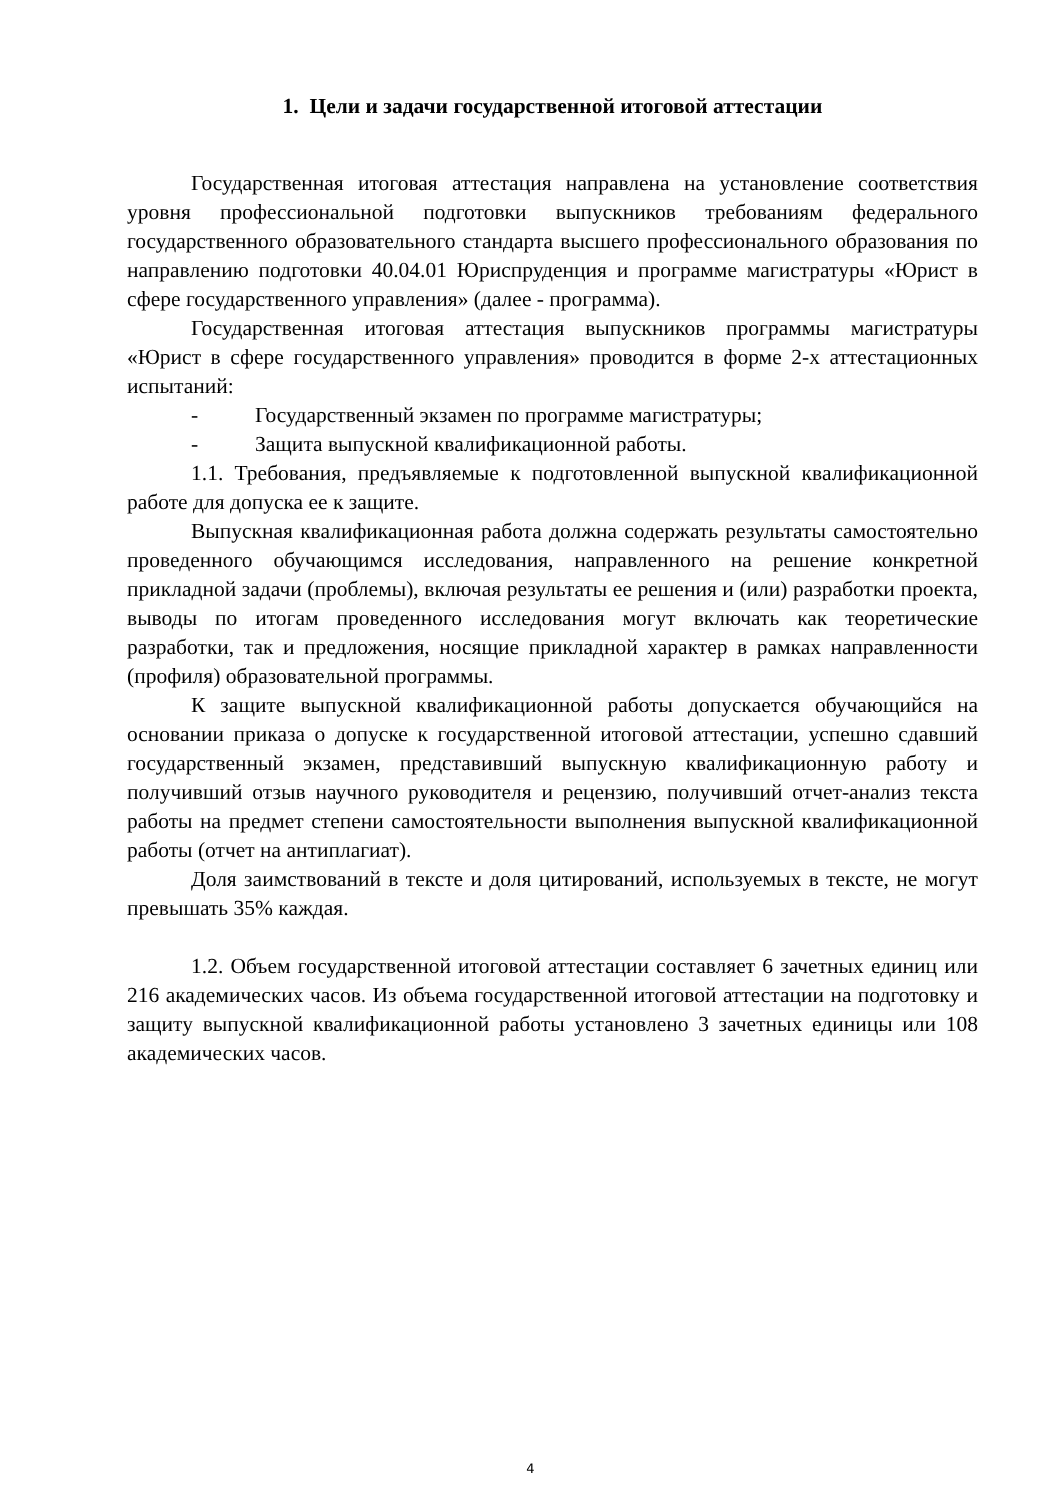1. Цели и задачи государственной итоговой аттестации
Государственная итоговая аттестация направлена на установление соответствия уровня профессиональной подготовки выпускников требованиям федерального государственного образовательного стандарта высшего профессионального образования по направлению подготовки 40.04.01 Юриспруденция и программе магистратуры «Юрист в сфере государственного управления» (далее - программа).
Государственная итоговая аттестация выпускников программы магистратуры «Юрист в сфере государственного управления» проводится в форме 2-х аттестационных испытаний:
- Государственный экзамен по программе магистратуры;
- Защита выпускной квалификационной работы.
1.1. Требования, предъявляемые к подготовленной выпускной квалификационной работе для допуска ее к защите.
Выпускная квалификационная работа должна содержать результаты самостоятельно проведенного обучающимся исследования, направленного на решение конкретной прикладной задачи (проблемы), включая результаты ее решения и (или) разработки проекта, выводы по итогам проведенного исследования могут включать как теоретические разработки, так и предложения, носящие прикладной характер в рамках направленности (профиля) образовательной программы.
К защите выпускной квалификационной работы допускается обучающийся на основании приказа о допуске к государственной итоговой аттестации, успешно сдавший государственный экзамен, представивший выпускную квалификационную работу и получивший отзыв научного руководителя и рецензию, получивший отчет-анализ текста работы на предмет степени самостоятельности выполнения выпускной квалификационной работы (отчет на антиплагиат).
Доля заимствований в тексте и доля цитирований, используемых в тексте, не могут превышать 35% каждая.
1.2. Объем государственной итоговой аттестации составляет 6 зачетных единиц или 216 академических часов. Из объема государственной итоговой аттестации на подготовку и защиту выпускной квалификационной работы установлено 3 зачетных единицы или 108 академических часов.
4